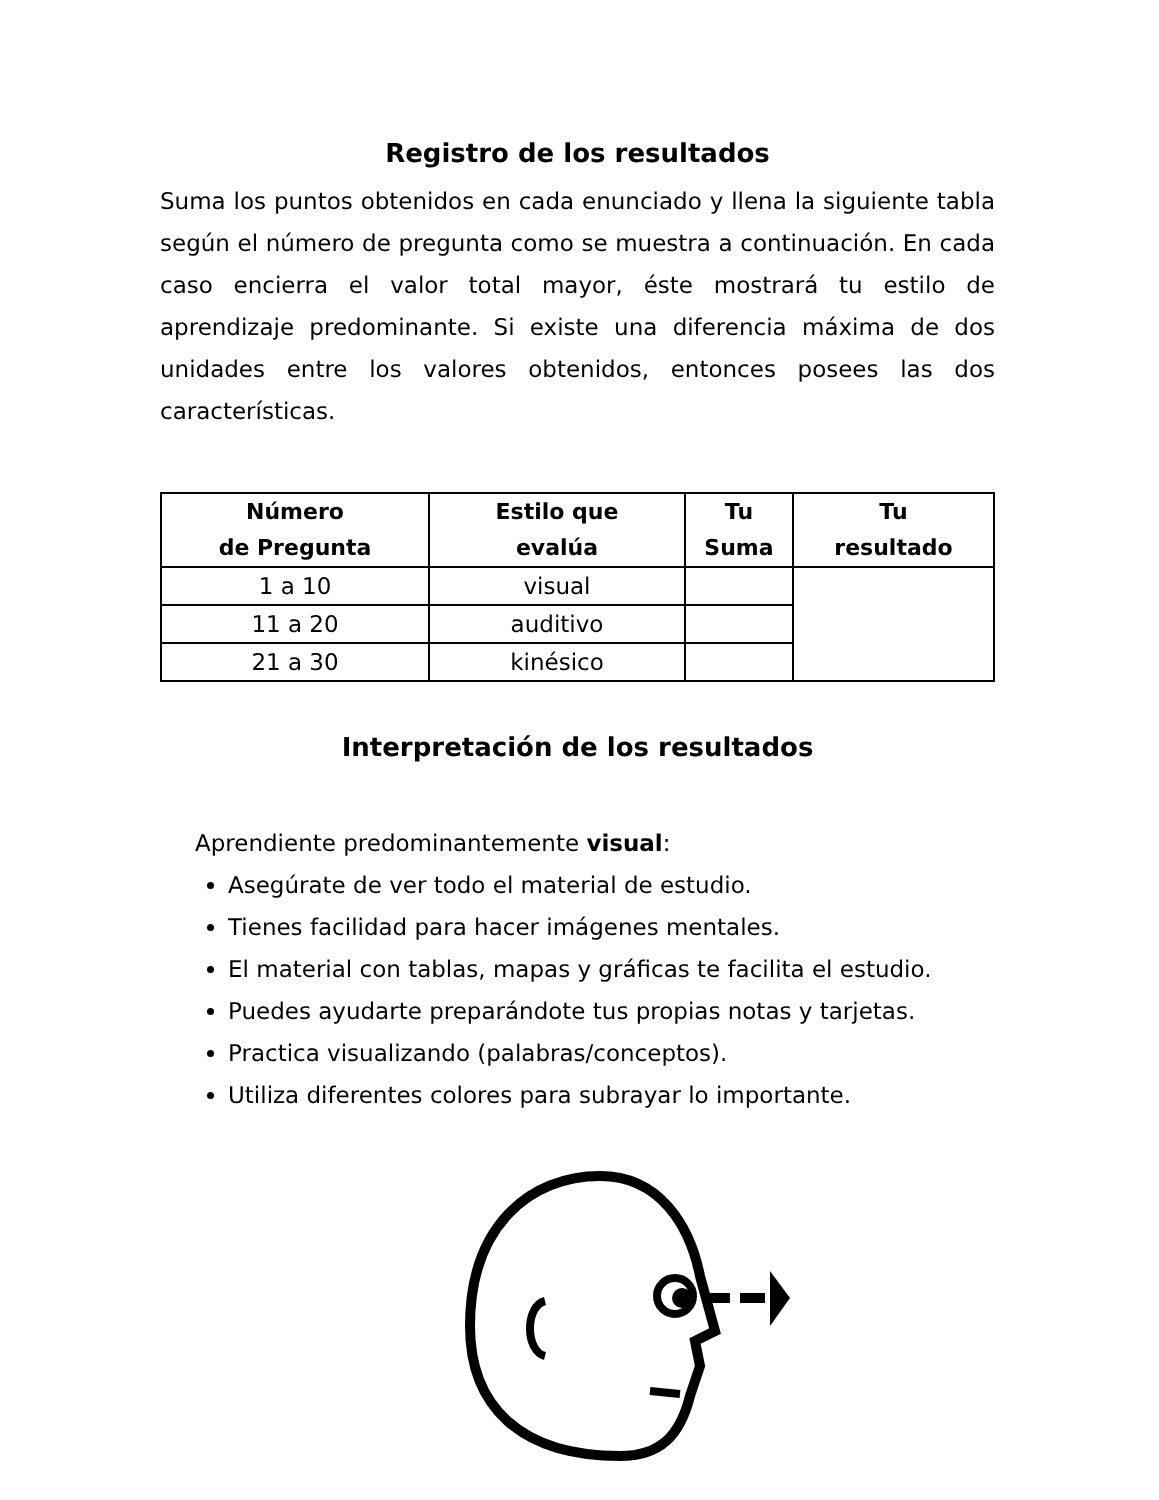Registro de los resultados
Suma los puntos obtenidos en cada enunciado y llena la siguiente tabla según el número de pregunta como se muestra a continuación. En cada caso encierra el valor total mayor, éste mostrará tu estilo de aprendizaje predominante. Si existe una diferencia máxima de dos unidades entre los valores obtenidos, entonces posees las dos características.
| Número de Pregunta | Estilo que evalúa | Tu Suma | Tu resultado |
| --- | --- | --- | --- |
| 1 a 10 | visual | | |
| 11 a 20 | auditivo | | |
| 21 a 30 | kinésico | | |
Interpretación de los resultados
Aprendiente predominantemente visual:
Asegúrate de ver todo el material de estudio.
Tienes facilidad para hacer imágenes mentales.
El material con tablas, mapas y gráficas te facilita el estudio.
Puedes ayudarte preparándote tus propias notas y tarjetas.
Practica visualizando (palabras/conceptos).
Utiliza diferentes colores para subrayar lo importante.